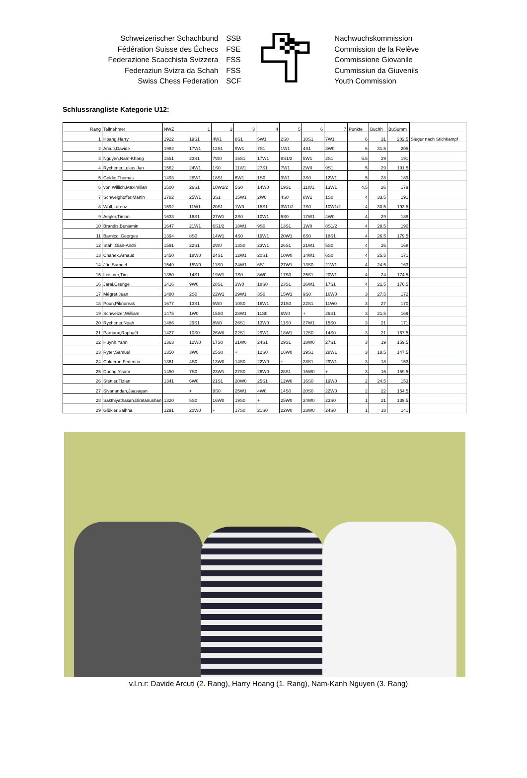Schweizerischer Schachbund
Fédération Suisse des Échecs
Federazione Scacchista Svizzera
Federaziun Svizra da Schah
Swiss Chess Federation
SSB
FSE
FSS
FSS
SCF
Nachwuchskommission
Commission de la Relève
Commissione Giovanile
Cummissiun da Giuvenils
Youth Commission
Schlussrangliste Kategorie U12:
| Rang | Teilnehmer | NWZ | 1 | 2 | 3 | 4 | 5 | 6 | 7 | Punkte | Buchh | BuSumm | |
| 1 | Hoang,Harry | 1922 | 19S1 | 4W1 | 8S1 | 5W1 | 2S0 | 10S1 | 7W1 | 6 | 31 | 202.5 | Sieger nach Stichkampf |
| 2 | Arcuti,Davide | 1982 | 17W1 | 12S1 | 9W1 | 7S1 | 1W1 | 4S1 | 3W0 | 6 | 31.5 | 205 | |
| 3 | Nguyen,Nam-Khang | 1551 | 23S1 | 7W0 | 16S1 | 17W1 | 8S1/2 | 5W1 | 2S1 | 5.5 | 29 | 191 | |
| 4 | Rychener,Lukas Jan | 1562 | 24W1 | 1S0 | 11W1 | 27S1 | 7W1 | 2W0 | 9S1 | 5 | 29 | 191.5 | |
| 5 | Goldie,Thomas | 1493 | 28W1 | 18S1 | 6W1 | 1S0 | 9W1 | 3S0 | 12W1 | 5 | 28 | 189 | |
| 6 | von Willich,Maximilian | 1500 | 26S1 | 10W1/2 | 5S0 | 14W0 | 19S1 | 11W1 | 13W1 | 4.5 | 26 | 179 | |
| 7 | Schweighoffer,Martin | 1782 | 25W1 | 3S1 | 15W1 | 2W0 | 4S0 | 8W1 | 1S0 | 4 | 33.5 | 191 | |
| 8 | Wolf,Lorenz | 1592 | 11W1 | 20S1 | 1W0 | 15S1 | 3W1/2 | 7S0 | 10W1/2 | 4 | 30.5 | 193.5 | |
| 9 | Aegler,Timon | 1633 | 16S1 | 27W1 | 2S0 | 10W1 | 5S0 | 17W1 | 4W0 | 4 | 29 | 188 | |
| 10 | Brandis,Benjamin | 1647 | 21W1 | 6S1/2 | 18W1 | 9S0 | 13S1 | 1W0 | 8S1/2 | 4 | 28.5 | 190 | |
| 11 | Barnicol,Georges | 1394 | 8S0 | 14W1 | 4S0 | 19W1 | 20W1 | 6S0 | 18S1 | 4 | 26.5 | 179.5 | |
| 12 | Stahl,Gian-Andri | 1591 | 22S1 | 2W0 | 13S0 | 23W1 | 26S1 | 21W1 | 5S0 | 4 | 26 | 168 | |
| 13 | Chanex,Arnaud | 1450 | 18W0 | 24S1 | 12W1 | 20S1 | 10W0 | 14W1 | 6S0 | 4 | 25.5 | 171 | |
| 14 | Jöri,Samuel | 1549 | 15W0 | 11S0 | 24W1 | 6S1 | 27W1 | 13S0 | 21W1 | 4 | 24.5 | 163 | |
| 15 | Leistner,Tim | 1350 | 14S1 | 19W1 | 7S0 | 8W0 | 17S0 | 25S1 | 20W1 | 4 | 24 | 174.5 | |
| 16 | Jarai,Csenge | 1416 | 9W0 | 28S1 | 3W0 | 18S0 | 23S1 | 26W1 | 17S1 | 4 | 21.5 | 176.5 | |
| 17 | Mégret,Jean | 1480 | 2S0 | 22W1 | 29W1 | 3S0 | 15W1 | 9S0 | 16W0 | 3 | 27.5 | 172 | |
| 18 | Poun,Piknoreak | 1677 | 13S1 | 5W0 | 10S0 | 16W1 | 21S0 | 22S1 | 11W0 | 3 | 27 | 170 | |
| 19 | Schweizer,William | 1475 | 1W0 | 15S0 | 28W1 | 11S0 | 6W0 | + | 26S1 | 3 | 21.5 | 169 | |
| 20 | Rychener,Noah | 1486 | 29S1 | 8W0 | 26S1 | 13W0 | 11S0 | 27W1 | 15S0 | 3 | 21 | 171 | |
| 21 | Parriaux,Raphaël | 1427 | 10S0 | 26W0 | 22S1 | 29W1 | 18W1 | 12S0 | 14S0 | 3 | 21 | 167.5 | |
| 22 | Huynh,Yann | 1363 | 12W0 | 17S0 | 21W0 | 24S1 | 29S1 | 18W0 | 27S1 | 3 | 19 | 159.5 | |
| 23 | Ryter,Samuel | 1350 | 3W0 | 25S0 | + | 12S0 | 16W0 | 29S1 | 28W1 | 3 | 18.5 | 147.5 | |
| 24 | Calderon,Federico | 1361 | 4S0 | 13W0 | 14S0 | 22W0 | + | 28S1 | 29W1 | 3 | 18 | 153 | |
| 25 | Duong,Yisam | 1450 | 7S0 | 23W1 | 27S0 | 26W0 | 28S1 | 15W0 | + | 3 | 16 | 159.5 | |
| 26 | Stettler,Tizian | 1341 | 6W0 | 21S1 | 20W0 | 25S1 | 12W0 | 16S0 | 19W0 | 2 | 24.5 | 153 | |
| 27 | Sivanandan,Jaasagan | | + | 9S0 | 25W1 | 4W0 | 14S0 | 20S0 | 22W0 | 2 | 22 | 154.5 | |
| 28 | Sakthiyathasan,Biratanushan | 1320 | 5S0 | 16W0 | 19S0 | + | 25W0 | 24W0 | 23S0 | 1 | 21 | 139.5 | |
| 29 | Glükler,Saihna | 1291 | 20W0 | + | 17S0 | 21S0 | 22W0 | 23W0 | 24S0 | 1 | 18 | 141 | |
v.l.n.r: Davide Arcuti (2. Rang), Harry Hoang (1. Rang), Nam-Kanh Nguyen (3. Rang)